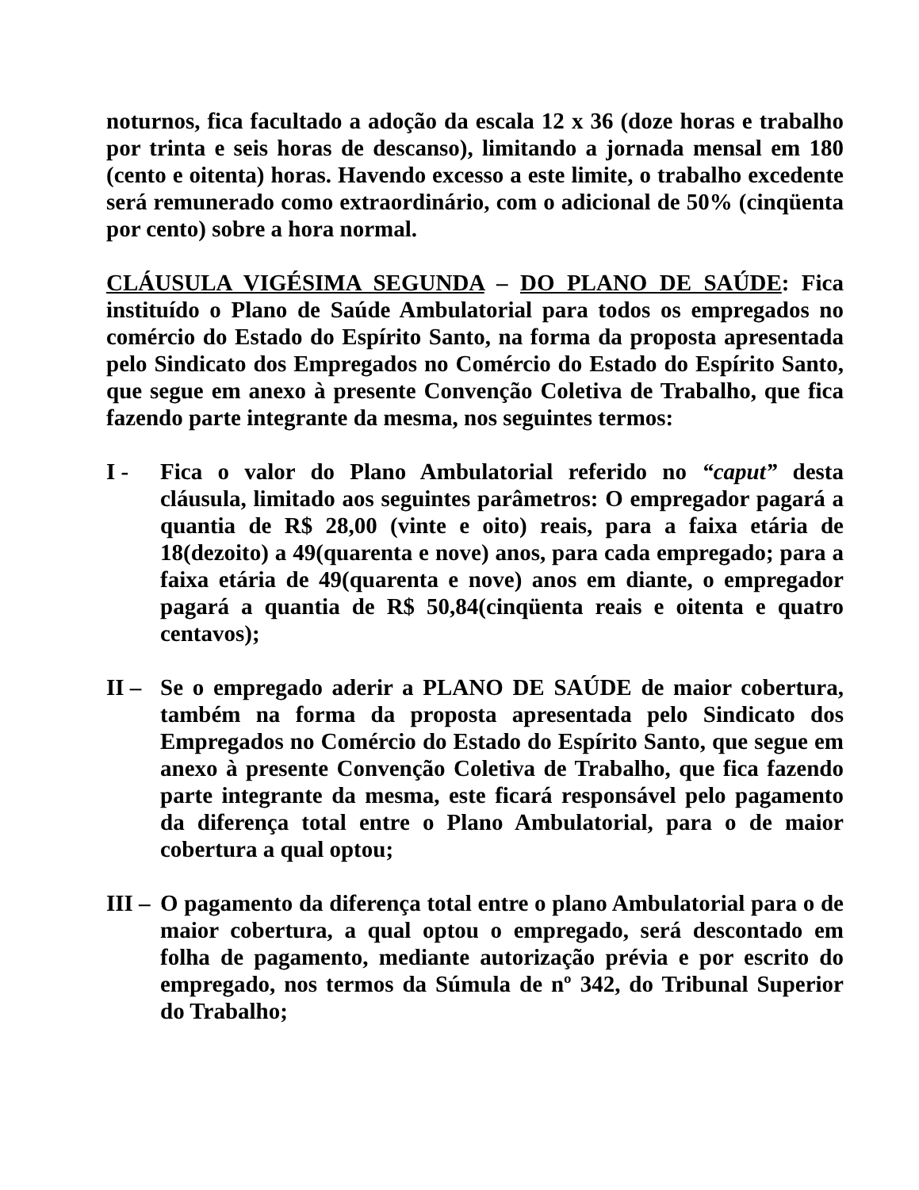noturnos, fica facultado a adoção da escala 12 x 36 (doze horas e trabalho por trinta e seis horas de descanso), limitando a jornada mensal em 180 (cento e oitenta) horas. Havendo excesso a este limite, o trabalho excedente será remunerado como extraordinário, com o adicional de 50% (cinqüenta por cento) sobre a hora normal.
CLÁUSULA VIGÉSIMA SEGUNDA – DO PLANO DE SAÚDE: Fica instituído o Plano de Saúde Ambulatorial para todos os empregados no comércio do Estado do Espírito Santo, na forma da proposta apresentada pelo Sindicato dos Empregados no Comércio do Estado do Espírito Santo, que segue em anexo à presente Convenção Coletiva de Trabalho, que fica fazendo parte integrante da mesma, nos seguintes termos:
I - Fica o valor do Plano Ambulatorial referido no “caput” desta cláusula, limitado aos seguintes parâmetros: O empregador pagará a quantia de R$ 28,00 (vinte e oito) reais, para a faixa etária de 18(dezoito) a 49(quarenta e nove) anos, para cada empregado; para a faixa etária de 49(quarenta e nove) anos em diante, o empregador pagará a quantia de R$ 50,84(cinqüenta reais e oitenta e quatro centavos);
II –
Se o empregado aderir a PLANO DE SAÚDE de maior cobertura, também na forma da proposta apresentada pelo Sindicato dos Empregados no Comércio do Estado do Espírito Santo, que segue em anexo à presente Convenção Coletiva de Trabalho, que fica fazendo parte integrante da mesma, este ficará responsável pelo pagamento da diferença total entre o Plano Ambulatorial, para o de maior cobertura a qual optou;
III –
O pagamento da diferença total entre o plano Ambulatorial para o de maior cobertura, a qual optou o empregado, será descontado em folha de pagamento, mediante autorização prévia e por escrito do empregado, nos termos da Súmula de nº 342, do Tribunal Superior do Trabalho;